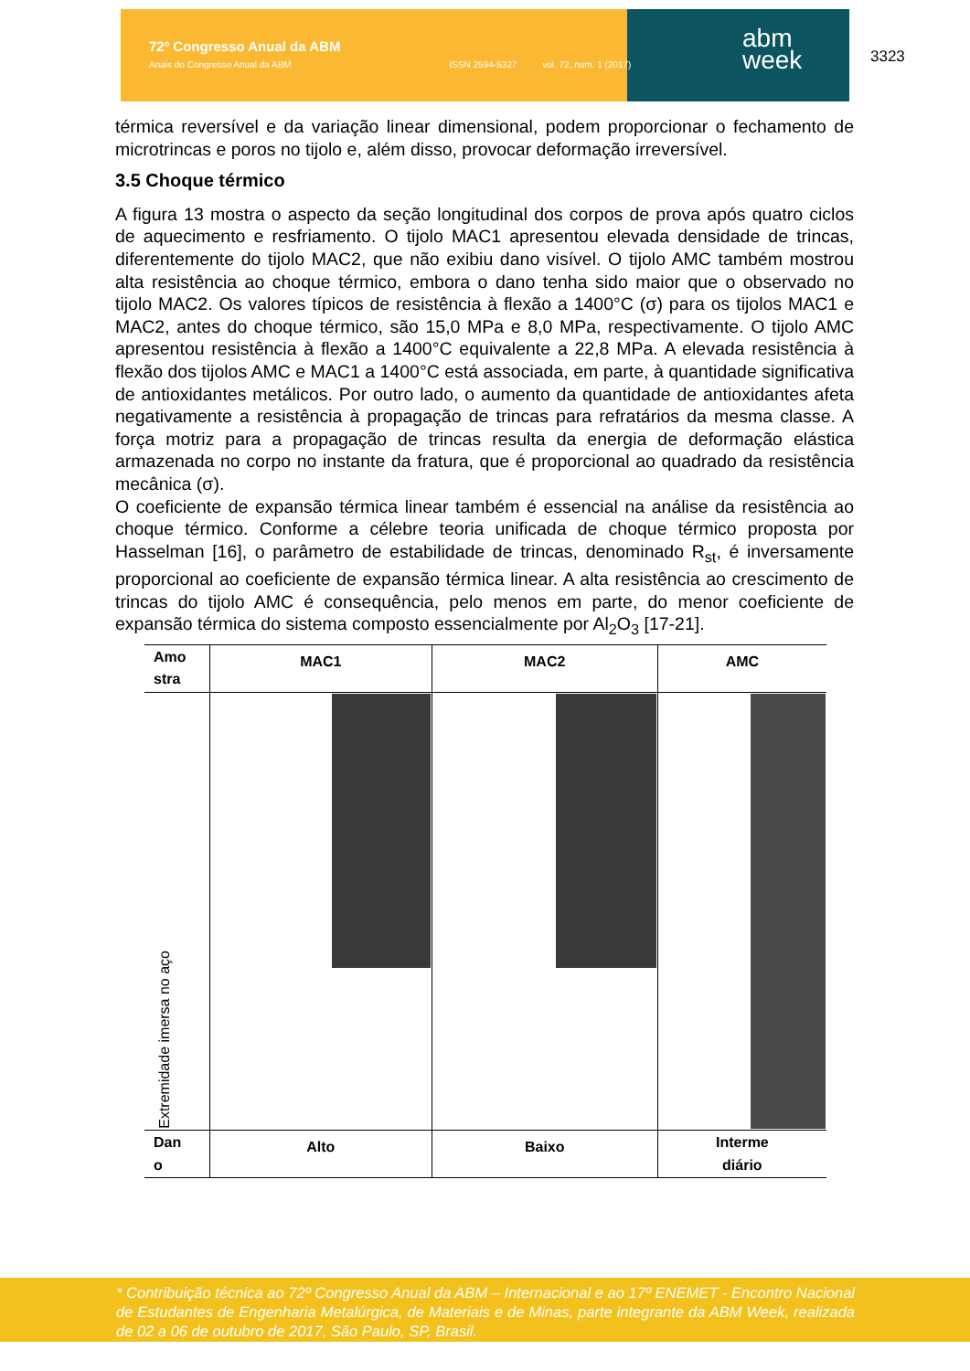72º Congresso Anual da ABM
Anais do Congresso Anual da ABM ISSN 2594-5327 vol. 72, num. 1 (2017)
abm
week
3323
térmica reversível e da variação linear dimensional, podem proporcionar o fechamento de microtrincas e poros no tijolo e, além disso, provocar deformação irreversível.
3.5 Choque térmico
A figura 13 mostra o aspecto da seção longitudinal dos corpos de prova após quatro ciclos de aquecimento e resfriamento. O tijolo MAC1 apresentou elevada densidade de trincas, diferentemente do tijolo MAC2, que não exibiu dano visível. O tijolo AMC também mostrou alta resistência ao choque térmico, embora o dano tenha sido maior que o observado no tijolo MAC2. Os valores típicos de resistência à flexão a 1400°C (σ) para os tijolos MAC1 e MAC2, antes do choque térmico, são 15,0 MPa e 8,0 MPa, respectivamente. O tijolo AMC apresentou resistência à flexão a 1400°C equivalente a 22,8 MPa. A elevada resistência à flexão dos tijolos AMC e MAC1 a 1400°C está associada, em parte, à quantidade significativa de antioxidantes metálicos. Por outro lado, o aumento da quantidade de antioxidantes afeta negativamente a resistência à propagação de trincas para refratários da mesma classe. A força motriz para a propagação de trincas resulta da energia de deformação elástica armazenada no corpo no instante da fratura, que é proporcional ao quadrado da resistência mecânica (σ).
O coeficiente de expansão térmica linear também é essencial na análise da resistência ao choque térmico. Conforme a célebre teoria unificada de choque térmico proposta por Hasselman [16], o parâmetro de estabilidade de trincas, denominado R<sub>st</sub>, é inversamente proporcional ao coeficiente de expansão térmica linear. A alta resistência ao crescimento de trincas do tijolo AMC é consequência, pelo menos em parte, do menor coeficiente de expansão térmica do sistema composto essencialmente por Al<sub>2</sub>O<sub>3</sub> [17-21].
| Amo stra | MAC1 | MAC2 | AMC |
| Extremidade imersa no aço | | | |
| Dan o | Alto | Baixo | Interme diário |
* Contribuição técnica ao 72º Congresso Anual da ABM – Internacional e ao 17º ENEMET - Encontro Nacional de Estudantes de Engenharia Metalúrgica, de Materiais e de Minas, parte integrante da ABM Week, realizada de 02 a 06 de outubro de 2017, São Paulo, SP, Brasil.